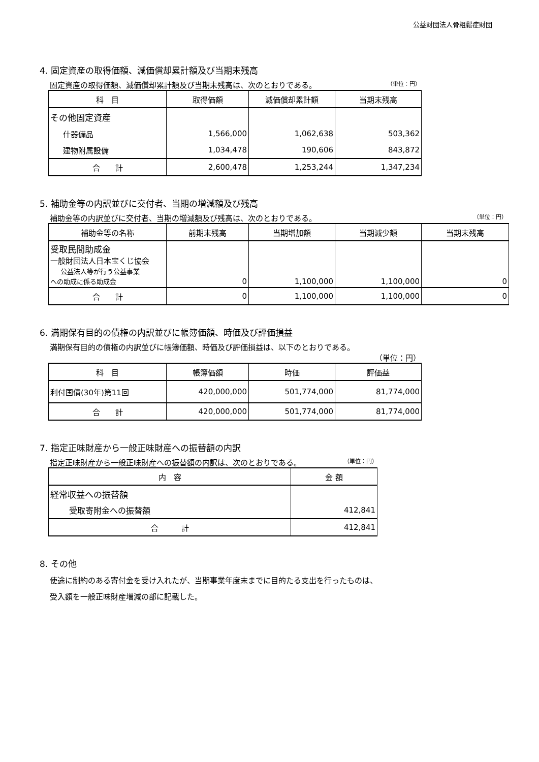公益財団法人骨粗鬆症財団
4. 固定資産の取得価額、減価償却累計額及び当期末残高
固定資産の取得価額、減価償却累計額及び当期末残高は、次のとおりである。 （単位：円）
| 科 目 | 取得価額 | 減価償却累計額 | 当期末残高 |
| --- | --- | --- | --- |
| その他固定資産 | | | |
| 什器備品 | 1,566,000 | 1,062,638 | 503,362 |
| 建物附属設備 | 1,034,478 | 190,606 | 843,872 |
| 合 計 | 2,600,478 | 1,253,244 | 1,347,234 |
5. 補助金等の内訳並びに交付者、当期の増減額及び残高
補助金等の内訳並びに交付者、当期の増減額及び残高は、次のとおりである。 （単位：円）
| 補助金等の名称 | 前期末残高 | 当期増加額 | 当期減少額 | 当期末残高 |
| --- | --- | --- | --- | --- |
| 受取民間助成金 一般財団法人日本宝くじ協会 公益法人等が行う公益事業 への助成に係る助成金 | 0 | 1,100,000 | 1,100,000 | 0 |
| 合 計 | 0 | 1,100,000 | 1,100,000 | 0 |
6. 満期保有目的の債権の内訳並びに帳簿価額、時価及び評価損益
満期保有目的の債権の内訳並びに帳簿価額、時価及び評価損益は、以下のとおりである。
（単位：円）
| 科 目 | 帳簿価額 | 時価 | 評価益 |
| --- | --- | --- | --- |
| 利付国債(30年)第11回 | 420,000,000 | 501,774,000 | 81,774,000 |
| 合 計 | 420,000,000 | 501,774,000 | 81,774,000 |
7. 指定正味財産から一般正味財産への振替額の内訳
指定正味財産から一般正味財産への振替額の内訳は、次のとおりである。 （単位：円）
| 内 容 | 金 額 |
| --- | --- |
| 経常収益への振替額 | |
| 受取寄附金への振替額 | 412,841 |
| 合 計 | 412,841 |
8. その他
使途に制約のある寄付金を受け入れたが、当期事業年度末までに目的たる支出を行ったものは、
受入額を一般正味財産増減の部に記載した。